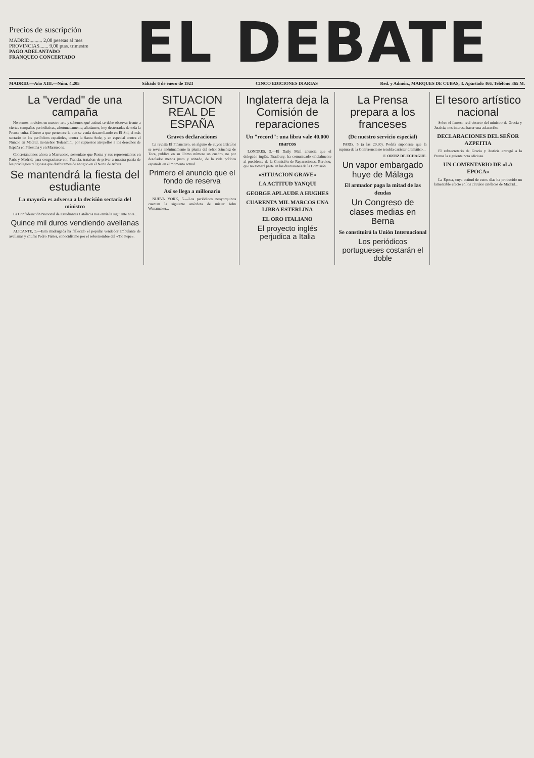Precios de suscripción
MADRID.......... 2,00 pesetas al mes
PROVINCIAS....... 9,00 ptas. trimestre
PAGO ADELANTADO
FRANQUEO CONCERTADO
EL DEBATE
MADRID.—Año XIII.—Núm. 4.205 Sábado 6 de enero de 1923 CINCO EDICIONES DIARIAS Red. y Admón., MARQUES DE CUBAS, 3. Apartado 466. Teléfono 365 M.
La "verdad" de una campaña
No somos novicios en nuestro arte y sabemos qué actitud se debe observar frente a ciertas campañas periodísticas, afortunadamente, añadamos, hoy desterradas de toda la Prensa culta. Género a que pertenece la que se venía desarrollando en El Sol, el más sectario de los periódicos españoles, contra la Santa Sede, y en especial contra el Nuncio en Madrid, monseñor Tedeschini, por supuestos atropellos a los derechos de España en Palestina y en Marruecos.
Concretándonos ahora a Marruecos, sosteníase que Roma y sus representantes en París y Madrid, para congraciarse con Francia, trataban de privar a nuestra patria de los privilegios religiosos que disfrutamos de antiguo en el Norte de Africa.
Se mantendrá la fiesta del estudiante
La mayoría es adversa a la decisión sectaria del ministro
La Confederación Nacional de Estudiantes Católicos nos envía la siguiente nota...
Quince mil duros vendiendo avellanas
ALICANTE, 5.—Esta madrugada ha fallecido el popular vendedor ambulante de avellanas y chufas Pedro Fúster, conocidísimo por el sobrenombre del «Tío Pepe».
SITUACION REAL DE ESPAÑA
Graves declaraciones
La revista El Financiero, en alguno de cuyos artículos se revela anónimamente la pluma del señor Sánchez de Toca, publica en su último número un cuadro, no por desolador menos justo y atinado, de la vida política española en el momento actual.
Primero el anuncio que el fondo de reserva
Así se llega a millonario
NUEVA YORK, 5.—Los periódicos neoyorquinos cuentan la siguiente anécdota de míster John Wanamaker...
Inglaterra deja la Comisión de reparaciones
Un "record": una libra vale 40.000 marcos
LONDRES, 5.—El Daily Mail anuncia que el delegado inglés, Bradbury, ha comunicado oficialmente al presidente de la Comisión de Reparaciones, Barthou, que no tomará parte en las discusiones de la Comisión.
«SITUACION GRAVE»
LA ACTITUD YANQUI
GEORGE APLAUDE A HUGHES
CUARENTA MIL MARCOS UNA LIBRA ESTERLINA
EL ORO ITALIANO
El proyecto inglés perjudica a Italia
La Prensa prepara a los franceses
(De nuestro servicio especial)
PARIS, 5 (a las 20,30). Podría suponerse que la ruptura de la Conferencia no tendría carácter dramático...
F. ORTIZ DE ECHAGUE.
Un vapor embargado huye de Málaga
El armador paga la mitad de las deudas
Un Congreso de clases medias en Berna
Se constituirá la Unión Internacional
Los periódicos portugueses costarán el doble
El tesoro artístico nacional
Sobre el famoso real decreto del ministro de Gracia y Justicia, nos interesa hacer una aclaración.
DECLARACIONES DEL SEÑOR AZPEITIA
El subsecretario de Gracia y Justicia entregó a la Prensa la siguiente nota oficiosa.
UN COMENTARIO DE «LA EPOCA»
La Epoca, cuya actitud de estos días ha producido un lamentable efecto en los círculos católicos de Madrid...